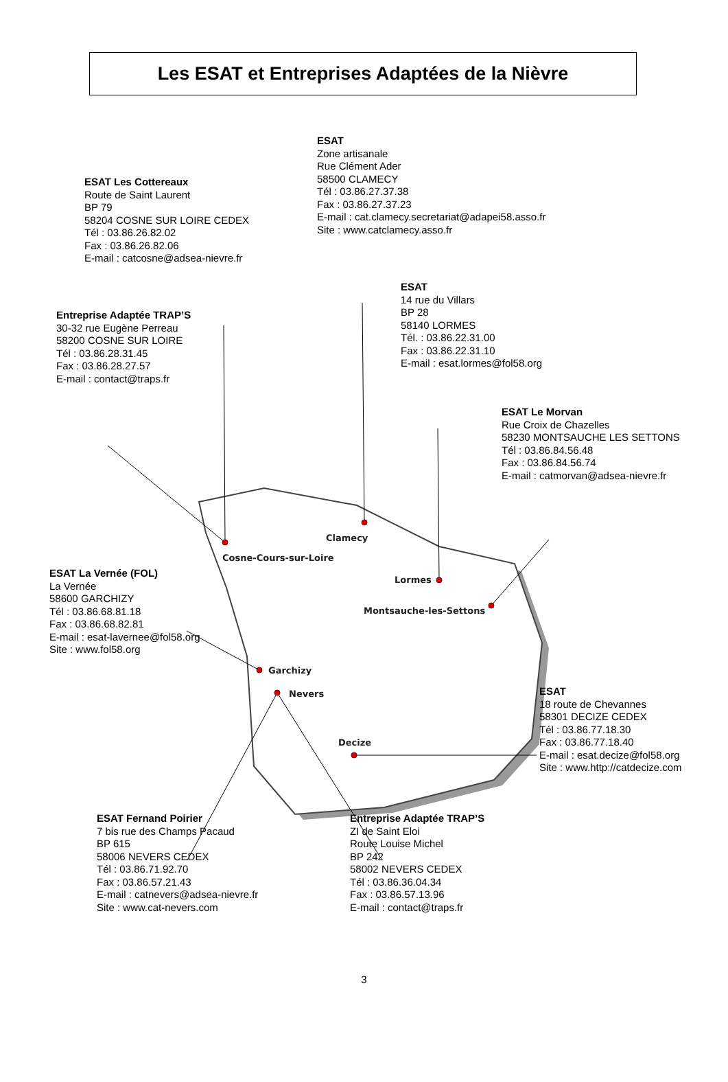Clamecy
Cosne-Cours-sur-Loire
Lormes
Montsauche-les-Settons
Garchizy
Nevers
Decize
Les ESAT et Entreprises Adaptées de la Nièvre
ESAT Les Cottereaux
Route de Saint Laurent
BP 79
58204 COSNE SUR LOIRE CEDEX
Tél : 03.86.26.82.02
Fax : 03.86.26.82.06
E-mail : catcosne@adsea-nievre.fr
ESAT
Zone artisanale
Rue Clément Ader
58500 CLAMECY
Tél : 03.86.27.37.38
Fax : 03.86.27.37.23
E-mail : cat.clamecy.secretariat@adapei58.asso.fr
Site : www.catclamecy.asso.fr
Entreprise Adaptée TRAP’S
30-32 rue Eugène Perreau
58200 COSNE SUR LOIRE
Tél : 03.86.28.31.45
Fax : 03.86.28.27.57
E-mail : contact@traps.fr
ESAT
14 rue du Villars
BP 28
58140 LORMES
Tél. : 03.86.22.31.00
Fax : 03.86.22.31.10
E-mail : esat.lormes@fol58.org
ESAT Le Morvan
Rue Croix de Chazelles
58230 MONTSAUCHE LES SETTONS
Tél : 03.86.84.56.48
Fax : 03.86.84.56.74
E-mail : catmorvan@adsea-nievre.fr
ESAT La Vernée (FOL)
La Vernée
58600 GARCHIZY
Tél : 03.86.68.81.18
Fax : 03.86.68.82.81
E-mail : esat-lavernee@fol58.org
Site : www.fol58.org
ESAT
18 route de Chevannes
58301 DECIZE CEDEX
Tél : 03.86.77.18.30
Fax : 03.86.77.18.40
E-mail : esat.decize@fol58.org
Site : www.http://catdecize.com
ESAT Fernand Poirier
7 bis rue des Champs Pacaud
BP 615
58006 NEVERS CEDEX
Tél : 03.86.71.92.70
Fax : 03.86.57.21.43
E-mail : catnevers@adsea-nievre.fr
Site : www.cat-nevers.com
Entreprise Adaptée TRAP’S
ZI de Saint Eloi
Route Louise Michel
BP 242
58002 NEVERS CEDEX
Tél : 03.86.36.04.34
Fax : 03.86.57.13.96
E-mail : contact@traps.fr
3